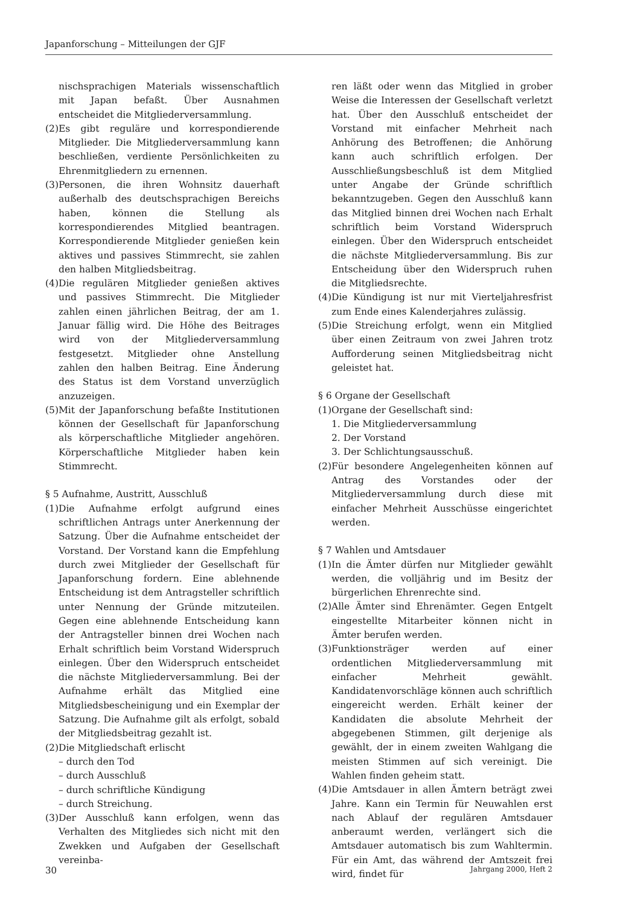Japanforschung – Mitteilungen der GJF
nischsprachigen Materials wissenschaftlich mit Japan befaßt. Über Ausnahmen entscheidet die Mitgliederversammlung.
(2)Es gibt reguläre und korrespondierende Mitglieder. Die Mitgliederversammlung kann beschließen, verdiente Persönlichkeiten zu Ehrenmitgliedern zu ernennen.
(3)Personen, die ihren Wohnsitz dauerhaft außerhalb des deutschsprachigen Bereichs haben, können die Stellung als korrespondierendes Mitglied beantragen. Korrespondierende Mitglieder genießen kein aktives und passives Stimmrecht, sie zahlen den halben Mitgliedsbeitrag.
(4)Die regulären Mitglieder genießen aktives und passives Stimmrecht. Die Mitglieder zahlen einen jährlichen Beitrag, der am 1. Januar fällig wird. Die Höhe des Beitrages wird von der Mitgliederversammlung festgesetzt. Mitglieder ohne Anstellung zahlen den halben Beitrag. Eine Änderung des Status ist dem Vorstand unverzüglich anzuzeigen.
(5)Mit der Japanforschung befaßte Institutionen können der Gesellschaft für Japanforschung als körperschaftliche Mitglieder angehören. Körperschaftliche Mitglieder haben kein Stimmrecht.
§ 5 Aufnahme, Austritt, Ausschluß
(1)Die Aufnahme erfolgt aufgrund eines schriftlichen Antrags unter Anerkennung der Satzung. Über die Aufnahme entscheidet der Vorstand. Der Vorstand kann die Empfehlung durch zwei Mitglieder der Gesellschaft für Japanforschung fordern. Eine ablehnende Entscheidung ist dem Antragsteller schriftlich unter Nennung der Gründe mitzuteilen. Gegen eine ablehnende Entscheidung kann der Antragsteller binnen drei Wochen nach Erhalt schriftlich beim Vorstand Widerspruch einlegen. Über den Widerspruch entscheidet die nächste Mitgliederversammlung. Bei der Aufnahme erhält das Mitglied eine Mitgliedsbescheinigung und ein Exemplar der Satzung. Die Aufnahme gilt als erfolgt, sobald der Mitgliedsbeitrag gezahlt ist.
(2)Die Mitgliedschaft erlischt
– durch den Tod
– durch Ausschluß
– durch schriftliche Kündigung
– durch Streichung.
(3)Der Ausschluß kann erfolgen, wenn das Verhalten des Mitgliedes sich nicht mit den Zwekken und Aufgaben der Gesellschaft vereinba-
ren läßt oder wenn das Mitglied in grober Weise die Interessen der Gesellschaft verletzt hat. Über den Ausschluß entscheidet der Vorstand mit einfacher Mehrheit nach Anhörung des Betroffenen; die Anhörung kann auch schriftlich erfolgen. Der Ausschließungsbeschluß ist dem Mitglied unter Angabe der Gründe schriftlich bekanntzugeben. Gegen den Ausschluß kann das Mitglied binnen drei Wochen nach Erhalt schriftlich beim Vorstand Widerspruch einlegen. Über den Widerspruch entscheidet die nächste Mitgliederversammlung. Bis zur Entscheidung über den Widerspruch ruhen die Mitgliedsrechte.
(4)Die Kündigung ist nur mit Vierteljahresfrist zum Ende eines Kalenderjahres zulässig.
(5)Die Streichung erfolgt, wenn ein Mitglied über einen Zeitraum von zwei Jahren trotz Aufforderung seinen Mitgliedsbeitrag nicht geleistet hat.
§ 6 Organe der Gesellschaft
(1)Organe der Gesellschaft sind:
1. Die Mitgliederversammlung
2. Der Vorstand
3. Der Schlichtungsausschuß.
(2)Für besondere Angelegenheiten können auf Antrag des Vorstandes oder der Mitgliederversammlung durch diese mit einfacher Mehrheit Ausschüsse eingerichtet werden.
§ 7 Wahlen und Amtsdauer
(1)In die Ämter dürfen nur Mitglieder gewählt werden, die volljährig und im Besitz der bürgerlichen Ehrenrechte sind.
(2)Alle Ämter sind Ehrenämter. Gegen Entgelt eingestellte Mitarbeiter können nicht in Ämter berufen werden.
(3)Funktionsträger werden auf einer ordentlichen Mitgliederversammlung mit einfacher Mehrheit gewählt. Kandidatenvorschläge können auch schriftlich eingereicht werden. Erhält keiner der Kandidaten die absolute Mehrheit der abgegebenen Stimmen, gilt derjenige als gewählt, der in einem zweiten Wahlgang die meisten Stimmen auf sich vereinigt. Die Wahlen finden geheim statt.
(4)Die Amtsdauer in allen Ämtern beträgt zwei Jahre. Kann ein Termin für Neuwahlen erst nach Ablauf der regulären Amtsdauer anberaumt werden, verlängert sich die Amtsdauer automatisch bis zum Wahltermin. Für ein Amt, das während der Amtszeit frei wird, findet für
30 Jahrgang 2000, Heft 2